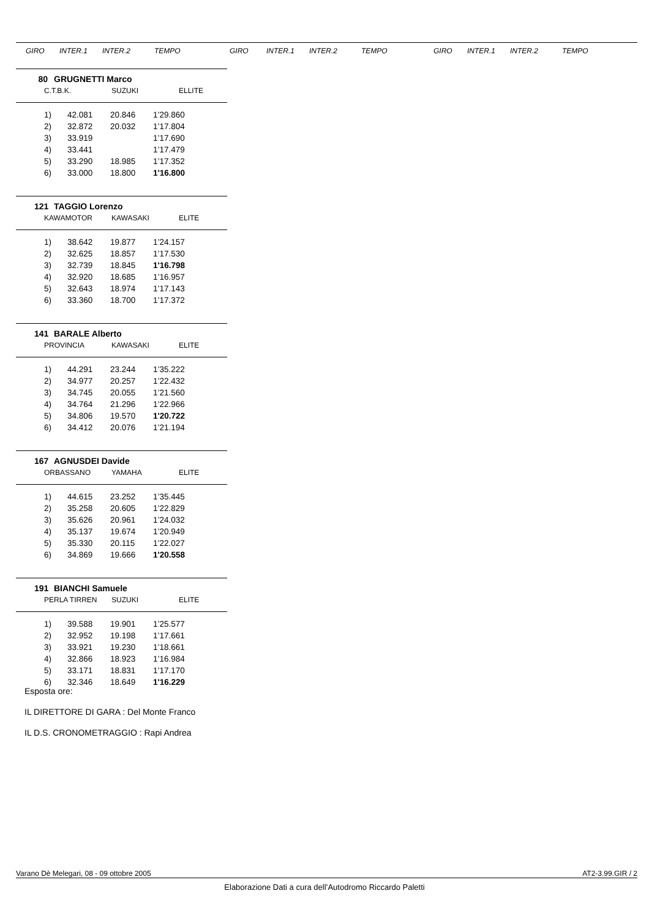GIRO INTER.1 INTER.2 TEMPO GIRO INTER.1 INTER.2 TEMPO GIRO INTER.1 INTER.2 TEMPO
80 GRUGNETTI Marco
C.T.B.K. SUZUKI ELLITE
| 1) | 42.081 | 20.846 | 1’29.860 |
| 2) | 32.872 | 20.032 | 1’17.804 |
| 3) | 33.919 | | 1’17.690 |
| 4) | 33.441 | | 1’17.479 |
| 5) | 33.290 | 18.985 | 1’17.352 |
| 6) | 33.000 | 18.800 | 1'16.800 |
121 TAGGIO Lorenzo
KAWAMOTOR KAWASAKI ELITE
| 1) | 38.642 | 19.877 | 1’24.157 |
| 2) | 32.625 | 18.857 | 1’17.530 |
| 3) | 32.739 | 18.845 | 1'16.798 |
| 4) | 32.920 | 18.685 | 1’16.957 |
| 5) | 32.643 | 18.974 | 1’17.143 |
| 6) | 33.360 | 18.700 | 1’17.372 |
141 BARALE Alberto
PROVINCIA KAWASAKI ELITE
| 1) | 44.291 | 23.244 | 1’35.222 |
| 2) | 34.977 | 20.257 | 1’22.432 |
| 3) | 34.745 | 20.055 | 1’21.560 |
| 4) | 34.764 | 21.296 | 1’22.966 |
| 5) | 34.806 | 19.570 | 1'20.722 |
| 6) | 34.412 | 20.076 | 1’21.194 |
167 AGNUSDEI Davide
ORBASSANO YAMAHA ELITE
| 1) | 44.615 | 23.252 | 1’35.445 |
| 2) | 35.258 | 20.605 | 1’22.829 |
| 3) | 35.626 | 20.961 | 1’24.032 |
| 4) | 35.137 | 19.674 | 1’20.949 |
| 5) | 35.330 | 20.115 | 1’22.027 |
| 6) | 34.869 | 19.666 | 1'20.558 |
191 BIANCHI Samuele
PERLA TIRREN SUZUKI ELITE
| 1) | 39.588 | 19.901 | 1’25.577 |
| 2) | 32.952 | 19.198 | 1’17.661 |
| 3) | 33.921 | 19.230 | 1’18.661 |
| 4) | 32.866 | 18.923 | 1’16.984 |
| 5) | 33.171 | 18.831 | 1’17.170 |
| 6) | 32.346 | 18.649 | 1'16.229 |
Esposta ore:
IL DIRETTORE DI GARA : Del Monte Franco
IL D.S. CRONOMETRAGGIO : Rapi Andrea
Varano Dè Melegari, 08 - 09 ottobre 2005 AT2-3.99.GIR / 2
Elaborazione Dati a cura dell’Autodromo Riccardo Paletti